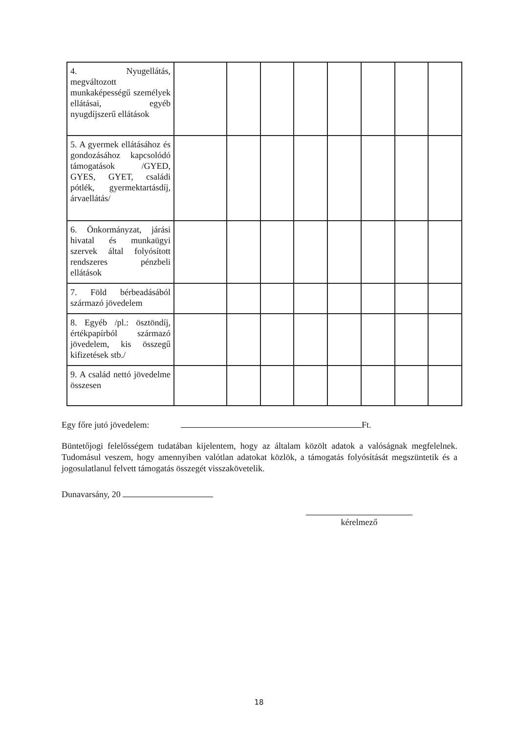| 4. Nyugellátás, megváltozott munkaképességű személyek ellátásai, egyéb nyugdíjszerű ellátások | | | | | | | | |
| 5. A gyermek ellátásához és gondozásához kapcsolódó támogatások /GYED, GYES, GYET, családi pótlék, gyermektartásdíj, árvaellátás/ | | | | | | | | |
| 6. Önkormányzat, járási hivatal és munkaügyi szervek által folyósított rendszeres pénzbeli ellátások | | | | | | | | |
| 7. Föld bérbeadásából származó jövedelem | | | | | | | | |
| 8. Egyéb /pl.: ösztöndíj, értékpapírból származó jövedelem, kis összegű kifizetések stb./ | | | | | | | | |
| 9. A család nettó jövedelme összesen | | | | | | | | |
Egy főre jutó jövedelem: Ft.
Büntetőjogi felelősségem tudatában kijelentem, hogy az általam közölt adatok a valóságnak megfelelnek. Tudomásul veszem, hogy amennyiben valótlan adatokat közlök, a támogatás folyósítását megszüntetik és a jogosulatlanul felvett támogatás összegét visszakövetelik.
Dunavarsány, 20
kérelmező
18